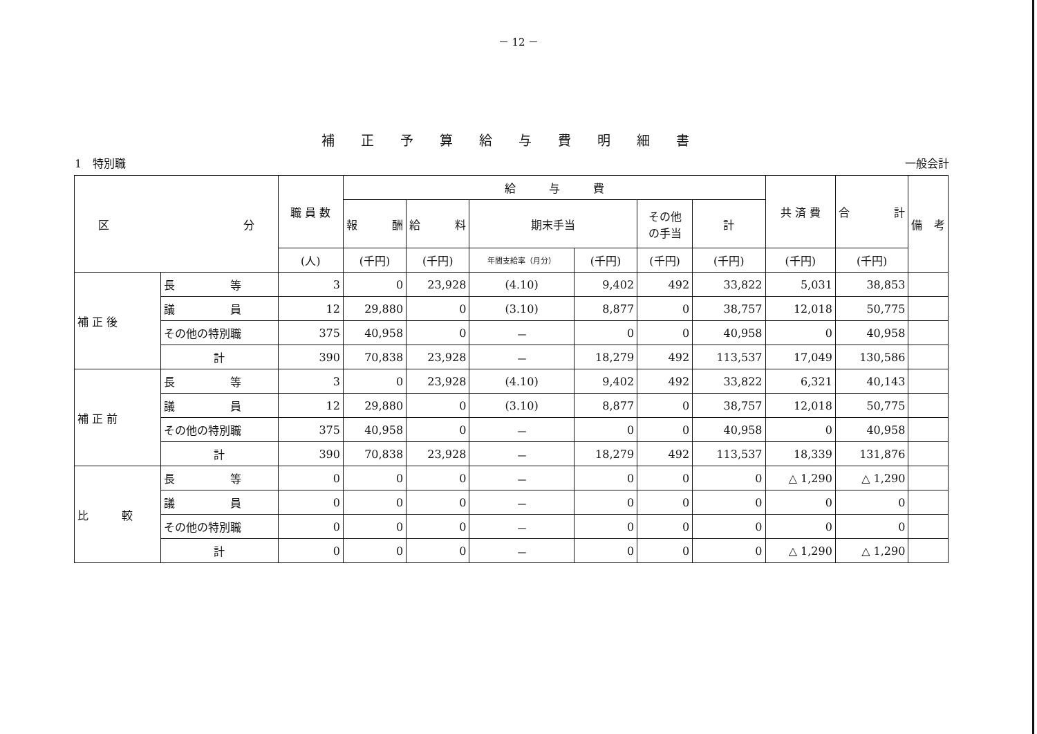－ 12 －
補正予算給与費明細書
1　特別職 一般会計
| 区 分 | | 職 員 数 | 給 与 費 | | | | | | 共 済 費 | 合 計 | 備 考 |
| --- | --- | --- | --- | --- | --- | --- | --- | --- | --- | --- | --- |
| | | | 報 酬 | 給 料 | 期末手当 | | その他 の手当 | 計 | | | |
| | | (人) | (千円) | (千円) | 年間支給率（月分） | (千円) | (千円) | (千円) | (千円) | (千円) | |
| 補 正 後 | 長 等 | 3 | 0 | 23,928 | (4.10) | 9,402 | 492 | 33,822 | 5,031 | 38,853 | |
| | 議 員 | 12 | 29,880 | 0 | (3.10) | 8,877 | 0 | 38,757 | 12,018 | 50,775 | |
| | その他の特別職 | 375 | 40,958 | 0 | － | 0 | 0 | 40,958 | 0 | 40,958 | |
| | 計 | 390 | 70,838 | 23,928 | － | 18,279 | 492 | 113,537 | 17,049 | 130,586 | |
| 補 正 前 | 長 等 | 3 | 0 | 23,928 | (4.10) | 9,402 | 492 | 33,822 | 6,321 | 40,143 | |
| | 議 員 | 12 | 29,880 | 0 | (3.10) | 8,877 | 0 | 38,757 | 12,018 | 50,775 | |
| | その他の特別職 | 375 | 40,958 | 0 | － | 0 | 0 | 40,958 | 0 | 40,958 | |
| | 計 | 390 | 70,838 | 23,928 | － | 18,279 | 492 | 113,537 | 18,339 | 131,876 | |
| 比 較 | 長 等 | 0 | 0 | 0 | － | 0 | 0 | 0 | △ 1,290 | △ 1,290 | |
| | 議 員 | 0 | 0 | 0 | － | 0 | 0 | 0 | 0 | 0 | |
| | その他の特別職 | 0 | 0 | 0 | － | 0 | 0 | 0 | 0 | 0 | |
| | 計 | 0 | 0 | 0 | － | 0 | 0 | 0 | △ 1,290 | △ 1,290 | |